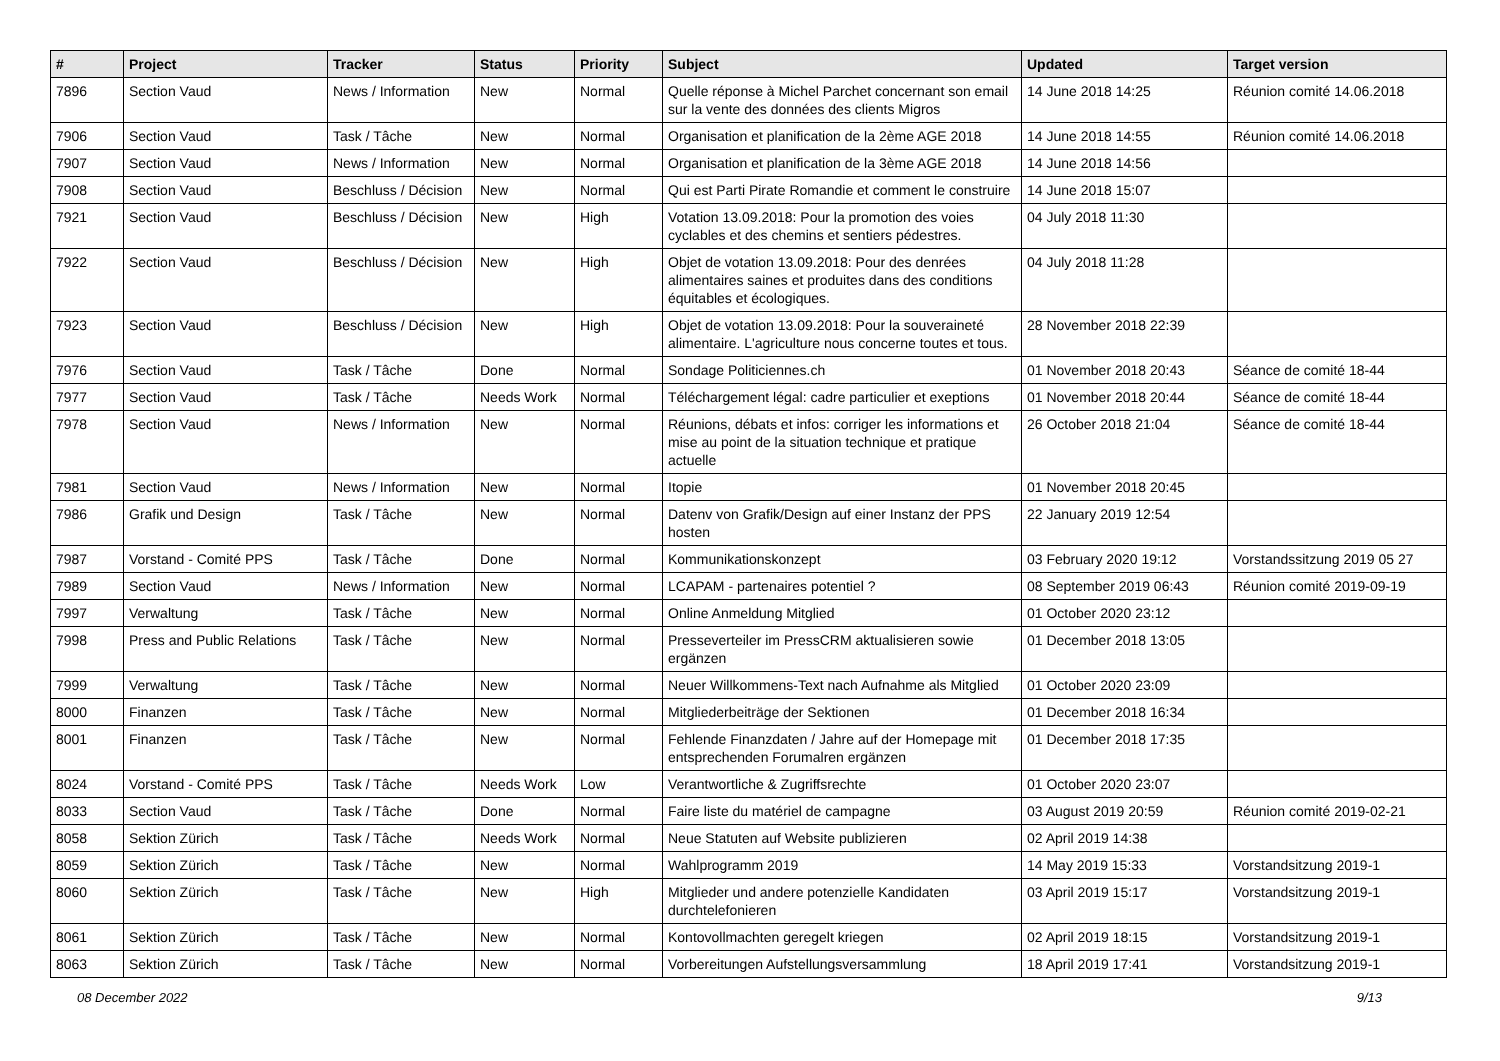| # | Project | Tracker | Status | Priority | Subject | Updated | Target version |
| --- | --- | --- | --- | --- | --- | --- | --- |
| 7896 | Section Vaud | News / Information | New | Normal | Quelle réponse à Michel Parchet concernant son email sur la vente des données des clients Migros | 14 June 2018 14:25 | Réunion comité 14.06.2018 |
| 7906 | Section Vaud | Task / Tâche | New | Normal | Organisation et planification de la 2ème AGE 2018 | 14 June 2018 14:55 | Réunion comité 14.06.2018 |
| 7907 | Section Vaud | News / Information | New | Normal | Organisation et planification de la 3ème AGE 2018 | 14 June 2018 14:56 | |
| 7908 | Section Vaud | Beschluss / Décision | New | Normal | Qui est Parti Pirate Romandie et comment le construire | 14 June 2018 15:07 | |
| 7921 | Section Vaud | Beschluss / Décision | New | High | Votation 13.09.2018: Pour la promotion des voies cyclables et des chemins et sentiers pédestres. | 04 July 2018 11:30 | |
| 7922 | Section Vaud | Beschluss / Décision | New | High | Objet de votation 13.09.2018: Pour des denrées alimentaires saines et produites dans des conditions équitables et écologiques. | 04 July 2018 11:28 | |
| 7923 | Section Vaud | Beschluss / Décision | New | High | Objet de votation 13.09.2018: Pour la souveraineté alimentaire. L'agriculture nous concerne toutes et tous. | 28 November 2018 22:39 | |
| 7976 | Section Vaud | Task / Tâche | Done | Normal | Sondage Politiciennes.ch | 01 November 2018 20:43 | Séance de comité 18-44 |
| 7977 | Section Vaud | Task / Tâche | Needs Work | Normal | Téléchargement légal: cadre particulier et exeptions | 01 November 2018 20:44 | Séance de comité 18-44 |
| 7978 | Section Vaud | News / Information | New | Normal | Réunions, débats et infos: corriger les informations et mise au point de la situation technique et pratique actuelle | 26 October 2018 21:04 | Séance de comité 18-44 |
| 7981 | Section Vaud | News / Information | New | Normal | Itopie | 01 November 2018 20:45 | |
| 7986 | Grafik und Design | Task / Tâche | New | Normal | Datenv von Grafik/Design auf einer Instanz der PPS hosten | 22 January 2019 12:54 | |
| 7987 | Vorstand - Comité PPS | Task / Tâche | Done | Normal | Kommunikationskonzept | 03 February 2020 19:12 | Vorstandssitzung 2019 05 27 |
| 7989 | Section Vaud | News / Information | New | Normal | LCAPAM - partenaires potentiel ? | 08 September 2019 06:43 | Réunion comité 2019-09-19 |
| 7997 | Verwaltung | Task / Tâche | New | Normal | Online Anmeldung Mitglied | 01 October 2020 23:12 | |
| 7998 | Press and Public Relations | Task / Tâche | New | Normal | Presseverteiler im PressCRM aktualisieren sowie ergänzen | 01 December 2018 13:05 | |
| 7999 | Verwaltung | Task / Tâche | New | Normal | Neuer Willkommens-Text nach Aufnahme als Mitglied | 01 October 2020 23:09 | |
| 8000 | Finanzen | Task / Tâche | New | Normal | Mitgliederbeiträge der Sektionen | 01 December 2018 16:34 | |
| 8001 | Finanzen | Task / Tâche | New | Normal | Fehlende Finanzdaten / Jahre auf der Homepage mit entsprechenden Forumalren ergänzen | 01 December 2018 17:35 | |
| 8024 | Vorstand - Comité PPS | Task / Tâche | Needs Work | Low | Verantwortliche & Zugriffsrechte | 01 October 2020 23:07 | |
| 8033 | Section Vaud | Task / Tâche | Done | Normal | Faire liste du matériel de campagne | 03 August 2019 20:59 | Réunion comité 2019-02-21 |
| 8058 | Sektion Zürich | Task / Tâche | Needs Work | Normal | Neue Statuten auf Website publizieren | 02 April 2019 14:38 | |
| 8059 | Sektion Zürich | Task / Tâche | New | Normal | Wahlprogramm 2019 | 14 May 2019 15:33 | Vorstandsitzung 2019-1 |
| 8060 | Sektion Zürich | Task / Tâche | New | High | Mitglieder und andere potenzielle Kandidaten durchtelefonieren | 03 April 2019 15:17 | Vorstandsitzung 2019-1 |
| 8061 | Sektion Zürich | Task / Tâche | New | Normal | Kontovollmachten geregelt kriegen | 02 April 2019 18:15 | Vorstandsitzung 2019-1 |
| 8063 | Sektion Zürich | Task / Tâche | New | Normal | Vorbereitungen Aufstellungsversammlung | 18 April 2019 17:41 | Vorstandsitzung 2019-1 |
08 December 2022 9/13